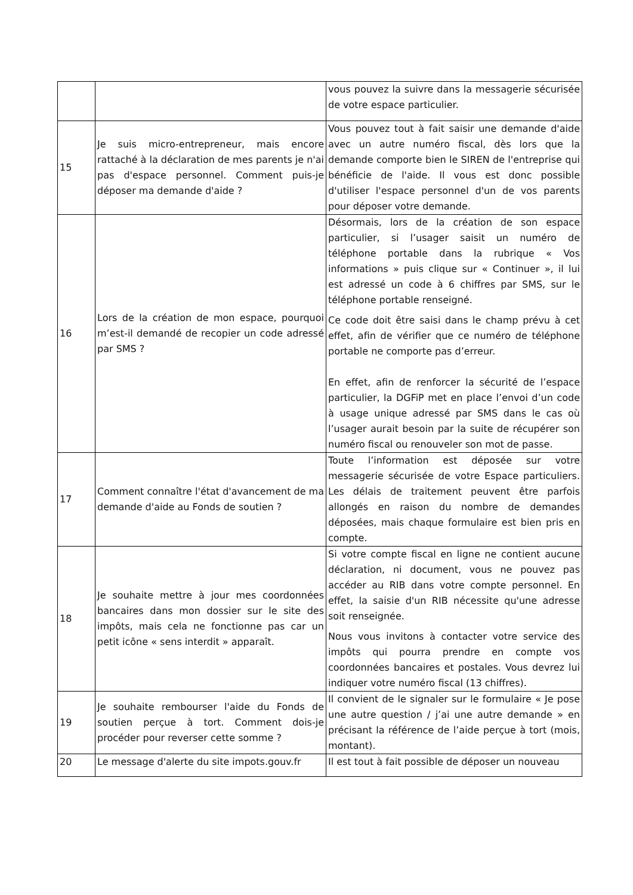| | | vous pouvez la suivre dans la messagerie sécurisée de votre espace particulier. |
| 15 | Je suis micro-entrepreneur, mais encore rattaché à la déclaration de mes parents je n'ai pas d'espace personnel. Comment puis-je déposer ma demande d'aide ? | Vous pouvez tout à fait saisir une demande d'aide avec un autre numéro fiscal, dès lors que la demande comporte bien le SIREN de l'entreprise qui bénéficie de l'aide. Il vous est donc possible d'utiliser l'espace personnel d'un de vos parents pour déposer votre demande. |
| 16 | Lors de la création de mon espace, pourquoi m’est-il demandé de recopier un code adressé par SMS ? | Désormais, lors de la création de son espace particulier, si l’usager saisit un numéro de téléphone portable dans la rubrique « Vos informations » puis clique sur « Continuer », il lui est adressé un code à 6 chiffres par SMS, sur le téléphone portable renseigné. Ce code doit être saisi dans le champ prévu à cet effet, afin de vérifier que ce numéro de téléphone portable ne comporte pas d’erreur. En effet, afin de renforcer la sécurité de l’espace particulier, la DGFiP met en place l’envoi d’un code à usage unique adressé par SMS dans le cas où l’usager aurait besoin par la suite de récupérer son numéro fiscal ou renouveler son mot de passe. |
| 17 | Comment connaître l'état d'avancement de ma demande d'aide au Fonds de soutien ? | Toute l’information est déposée sur votre messagerie sécurisée de votre Espace particuliers. Les délais de traitement peuvent être parfois allongés en raison du nombre de demandes déposées, mais chaque formulaire est bien pris en compte. |
| 18 | Je souhaite mettre à jour mes coordonnées bancaires dans mon dossier sur le site des impôts, mais cela ne fonctionne pas car un petit icône « sens interdit » apparaît. | Si votre compte fiscal en ligne ne contient aucune déclaration, ni document, vous ne pouvez pas accéder au RIB dans votre compte personnel. En effet, la saisie d'un RIB nécessite qu'une adresse soit renseignée. Nous vous invitons à contacter votre service des impôts qui pourra prendre en compte vos coordonnées bancaires et postales. Vous devrez lui indiquer votre numéro fiscal (13 chiffres). |
| 19 | Je souhaite rembourser l'aide du Fonds de soutien perçue à tort. Comment dois-je procéder pour reverser cette somme ? | Il convient de le signaler sur le formulaire « Je pose une autre question / j’ai une autre demande » en précisant la référence de l’aide perçue à tort (mois, montant). |
| 20 | Le message d'alerte du site impots.gouv.fr | Il est tout à fait possible de déposer un nouveau |